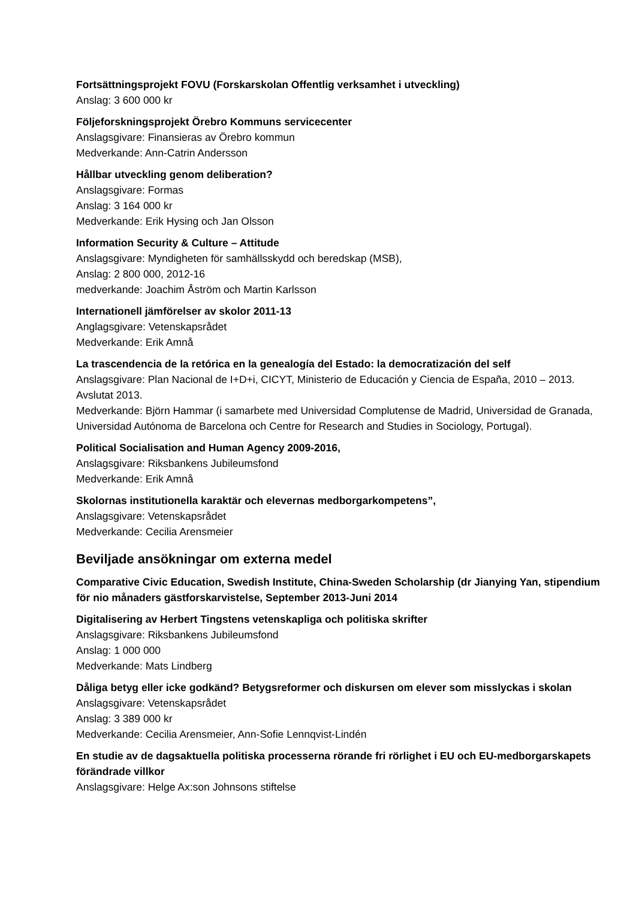Fortsättningsprojekt FOVU (Forskarskolan Offentlig verksamhet i utveckling)
Anslag: 3 600 000 kr
Följeforskningsprojekt Örebro Kommuns servicecenter
Anslagsgivare: Finansieras av Örebro kommun
Medverkande: Ann-Catrin Andersson
Hållbar utveckling genom deliberation?
Anslagsgivare: Formas
Anslag: 3 164 000 kr
Medverkande: Erik Hysing och Jan Olsson
Information Security & Culture – Attitude
Anslagsgivare: Myndigheten för samhällsskydd och beredskap (MSB),
Anslag: 2 800 000, 2012-16
medverkande: Joachim Åström och Martin Karlsson
Internationell jämförelser av skolor 2011-13
Anglagsgivare: Vetenskapsrådet
Medverkande: Erik Amnå
La trascendencia de la retórica en la genealogía del Estado: la democratización del self
Anslagsgivare: Plan Nacional de I+D+i, CICYT, Ministerio de Educación y Ciencia de España, 2010 – 2013. Avslutat 2013.
Medverkande: Björn Hammar (i samarbete med Universidad Complutense de Madrid, Universidad de Granada, Universidad Autónoma de Barcelona och Centre for Research and Studies in Sociology, Portugal).
Political Socialisation and Human Agency 2009-2016,
Anslagsgivare: Riksbankens Jubileumsfond
Medverkande: Erik Amnå
Skolornas institutionella karaktär och elevernas medborgarkompetens”,
Anslagsgivare: Vetenskapsrådet
Medverkande: Cecilia Arensmeier
Beviljade ansökningar om externa medel
Comparative Civic Education, Swedish Institute, China-Sweden Scholarship (dr Jianying Yan, stipendium för nio månaders gästforskarvistelse, September 2013-Juni 2014
Digitalisering av Herbert Tingstens vetenskapliga och politiska skrifter
Anslagsgivare: Riksbankens Jubileumsfond
Anslag: 1 000 000
Medverkande: Mats Lindberg
Dåliga betyg eller icke godkänd? Betygsreformer och diskursen om elever som misslyckas i skolan
Anslagsgivare: Vetenskapsrådet
Anslag: 3 389 000 kr
Medverkande: Cecilia Arensmeier, Ann-Sofie Lennqvist-Lindén
En studie av de dagsaktuella politiska processerna rörande fri rörlighet i EU och EU-medborgarskapets förändrade villkor
Anslagsgivare: Helge Ax:son Johnsons stiftelse